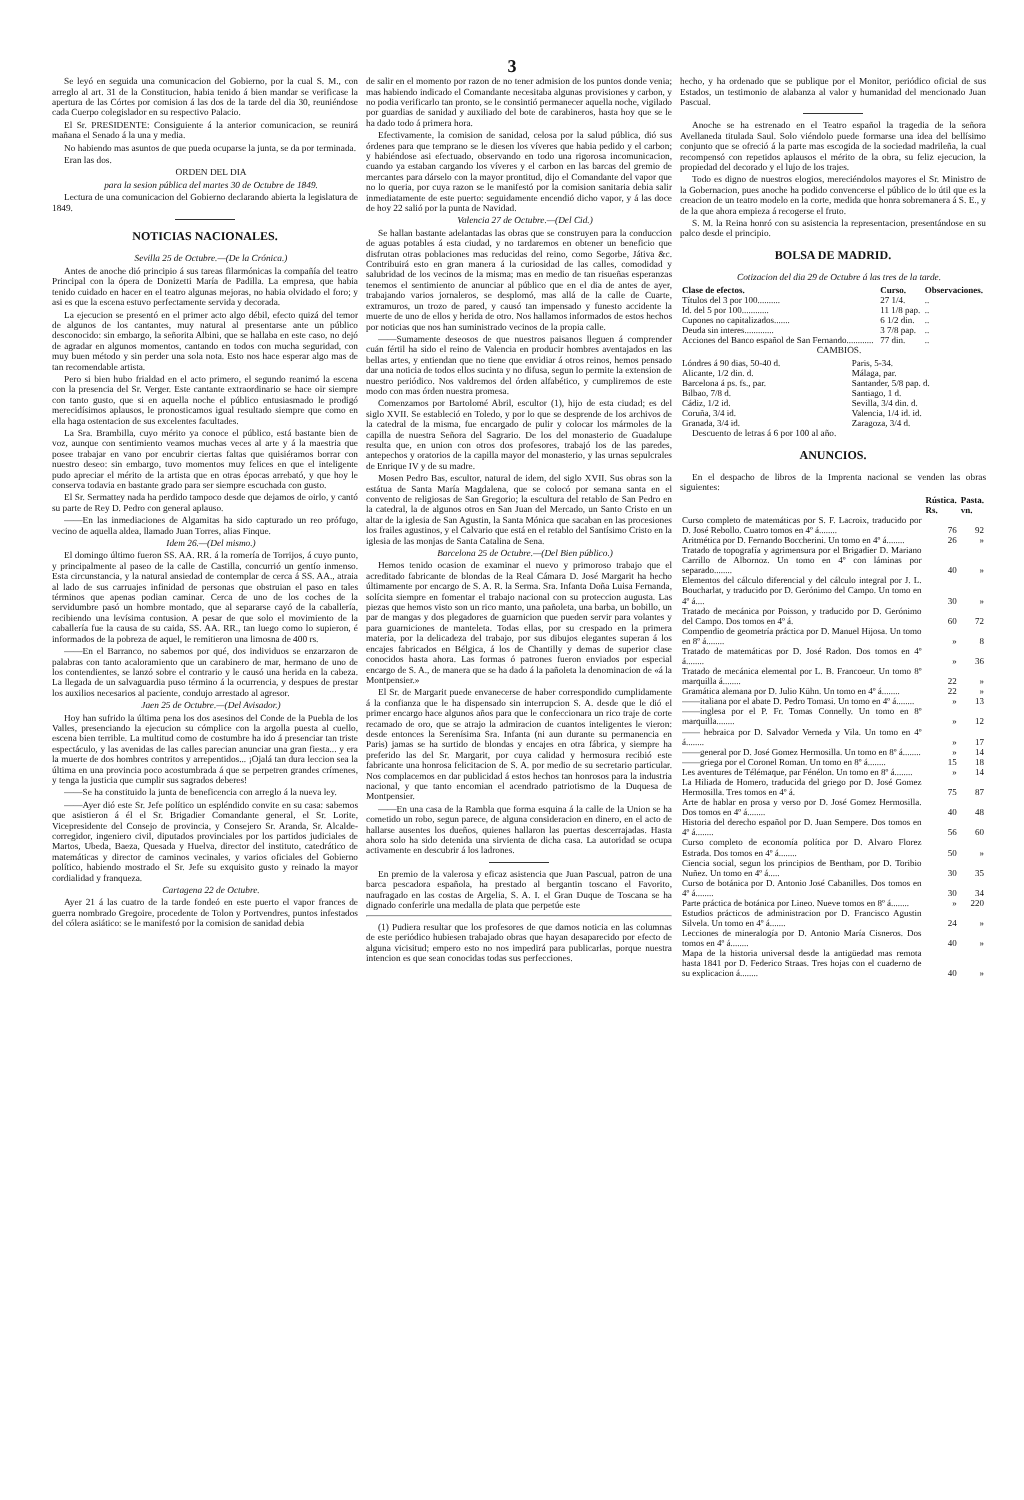3
Se leyó en seguida una comunicacion del Gobierno, por la cual S. M., con arreglo al art. 31 de la Constitucion, habia tenido á bien mandar se verificase la apertura de las Córtes por comision á las dos de la tarde del dia 30, reuniéndose cada Cuerpo colegislador en su respectivo Palacio.
El Sr. PRESIDENTE: Consiguiente á la anterior comunicacion, se reunirá mañana el Senado á la una y media.
No habiendo mas asuntos de que pueda ocuparse la junta, se da por terminada.
Eran las dos.
ORDEN DEL DIA
para la sesion pública del martes 30 de Octubre de 1849.
Lectura de una comunicacion del Gobierno declarando abierta la legislatura de 1849.
NOTICIAS NACIONALES.
Sevilla 25 de Octubre.—(De la Crónica.)
Antes de anoche dió principio á sus tareas filarmónicas la compañía del teatro Principal con la ópera de Donizetti María de Padilla. La empresa, que habia tenido cuidado en hacer en el teatro algunas mejoras, no habia olvidado el foro; y asi es que la escena estuvo perfectamente servida y decorada.
La ejecucion se presentó en el primer acto algo débil, efecto quizá del temor de algunos de los cantantes, muy natural al presentarse ante un público desconocido: sin embargo, la señorita Albini, que se hallaba en este caso, no dejó de agradar en algunos momentos, cantando en todos con mucha seguridad, con muy buen método y sin perder una sola nota. Esto nos hace esperar algo mas de tan recomendable artista.
Pero si bien hubo frialdad en el acto primero, el segundo reanimó la escena con la presencia del Sr. Verger. Este cantante extraordinario se hace oir siempre con tanto gusto, que si en aquella noche el público entusiasmado le prodigó merecidísimos aplausos, le pronosticamos igual resultado siempre que como en ella haga ostentacion de sus excelentes facultades.
La Sra. Brambilla, cuyo mérito ya conoce el público, está bastante bien de voz, aunque con sentimiento veamos muchas veces al arte y á la maestria que posee trabajar en vano por encubrir ciertas faltas que quisiéramos borrar con nuestro deseo: sin embargo, tuvo momentos muy felices en que el inteligente pudo apreciar el mérito de la artista que en otras épocas arrebató, y que hoy le conserva todavia en bastante grado para ser siempre escuchada con gusto.
El Sr. Sermattey nada ha perdido tampoco desde que dejamos de oirlo, y cantó su parte de Rey D. Pedro con general aplauso.
——En las inmediaciones de Algamitas ha sido capturado un reo prófugo, vecino de aquella aldea, llamado Juan Torres, alias Finque.
Idem 26.—(Del mismo.)
El domingo último fueron SS. AA. RR. á la romería de Torrijos, á cuyo punto, y principalmente al paseo de la calle de Castilla, concurrió un gentío inmenso. Esta circunstancia, y la natural ansiedad de contemplar de cerca á SS. AA., atraia al lado de sus carruajes infinidad de personas que obstruian el paso en tales términos que apenas podian caminar. Cerca de uno de los coches de la servidumbre pasó un hombre montado, que al separarse cayó de la caballería, recibiendo una levísima contusion. A pesar de que solo el movimiento de la caballería fue la causa de su caida, SS. AA. RR., tan luego como lo supieron, é informados de la pobreza de aquel, le remitieron una limosna de 400 rs.
——En el Barranco, no sabemos por qué, dos individuos se enzarzaron de palabras con tanto acaloramiento que un carabinero de mar, hermano de uno de los contendientes, se lanzó sobre el contrario y le causó una herida en la cabeza. La llegada de un salvaguardia puso término á la ocurrencia, y despues de prestar los auxilios necesarios al paciente, condujo arrestado al agresor.
Jaen 25 de Octubre.—(Del Avisador.)
Hoy han sufrido la última pena los dos asesinos del Conde de la Puebla de los Valles, presenciando la ejecucion su cómplice con la argolla puesta al cuello, escena bien terrible. La multitud como de costumbre ha ido á presenciar tan triste espectáculo, y las avenidas de las calles parecian anunciar una gran fiesta... y era la muerte de dos hombres contritos y arrepentidos... ¡Ojalá tan dura leccion sea la última en una provincia poco acostumbrada á que se perpetren grandes crímenes, y tenga la justicia que cumplir sus sagrados deberes!
——Se ha constituido la junta de beneficencia con arreglo á la nueva ley.
——Ayer dió este Sr. Jefe político un espléndido convite en su casa: sabemos que asistieron á él el Sr. Brigadier Comandante general, el Sr. Lorite, Vicepresidente del Consejo de provincia, y Consejero Sr. Aranda, Sr. Alcalde-corregidor, ingeniero civil, diputados provinciales por los partidos judiciales de Martos, Ubeda, Baeza, Quesada y Huelva, director del instituto, catedrático de matemáticas y director de caminos vecinales, y varios oficiales del Gobierno político, habiendo mostrado el Sr. Jefe su exquisito gusto y reinado la mayor cordialidad y franqueza.
Cartagena 22 de Octubre.
Ayer 21 á las cuatro de la tarde fondeó en este puerto el vapor frances de guerra nombrado Gregoire, procedente de Tolon y Portvendres, puntos infestados del cólera asiático: se le manifestó por la comision de sanidad debia
de salir en el momento por razon de no tener admision de los puntos donde venia; mas habiendo indicado el Comandante necesitaba algunas provisiones y carbon, y no podia verificarlo tan pronto, se le consintió permanecer aquella noche, vigilado por guardias de sanidad y auxiliado del bote de carabineros, hasta hoy que se le ha dado todo á primera hora.
Efectivamente, la comision de sanidad, celosa por la salud pública, dió sus órdenes para que temprano se le diesen los víveres que habia pedido y el carbon; y habiéndose asi efectuado, observando en todo una rigorosa incomunicacion, cuando ya estaban cargando los víveres y el carbon en las barcas del gremio de mercantes para dárselo con la mayor prontitud, dijo el Comandante del vapor que no lo queria, por cuya razon se le manifestó por la comision sanitaria debia salir inmediatamente de este puerto: seguidamente encendió dicho vapor, y á las doce de hoy 22 salió por la punta de Navidad.
Valencia 27 de Octubre.—(Del Cid.)
Se hallan bastante adelantadas las obras que se construyen para la conduccion de aguas potables á esta ciudad, y no tardaremos en obtener un beneficio que disfrutan otras poblaciones mas reducidas del reino, como Segorbe, Játiva &c. Contribuirá esto en gran manera á la curiosidad de las calles, comodidad y salubridad de los vecinos de la misma; mas en medio de tan risueñas esperanzas tenemos el sentimiento de anunciar al público que en el dia de antes de ayer, trabajando varios jornaleros, se desplomó, mas allá de la calle de Cuarte, extramuros, un trozo de pared, y causó tan impensado y funesto accidente la muerte de uno de ellos y herida de otro. Nos hallamos informados de estos hechos por noticias que nos han suministrado vecinos de la propia calle.
——Sumamente deseosos de que nuestros paisanos lleguen á comprender cuán fértil ha sido el reino de Valencia en producir hombres aventajados en las bellas artes, y entiendan que no tiene que envidiar á otros reinos, hemos pensado dar una noticia de todos ellos sucinta y no difusa, segun lo permite la extension de nuestro periódico. Nos valdremos del órden alfabético, y cumpliremos de este modo con mas órden nuestra promesa.
Comenzamos por Bartolomé Abril, escultor (1), hijo de esta ciudad; es del siglo XVII. Se estableció en Toledo, y por lo que se desprende de los archivos de la catedral de la misma, fue encargado de pulir y colocar los mármoles de la capilla de nuestra Señora del Sagrario. De los del monasterio de Guadalupe resulta que, en union con otros dos profesores, trabajó los de las paredes, antepechos y oratorios de la capilla mayor del monasterio, y las urnas sepulcrales de Enrique IV y de su madre.
Mosen Pedro Bas, escultor, natural de idem, del siglo XVII. Sus obras son la estátua de Santa María Magdalena, que se colocó por semana santa en el convento de religiosas de San Gregorio; la escultura del retablo de San Pedro en la catedral, la de algunos otros en San Juan del Mercado, un Santo Cristo en un altar de la iglesia de San Agustin, la Santa Mónica que sacaban en las procesiones los frailes agustinos, y el Calvario que está en el retablo del Santísimo Cristo en la iglesia de las monjas de Santa Catalina de Sena.
Barcelona 25 de Octubre.—(Del Bien público.)
Hemos tenido ocasion de examinar el nuevo y primoroso trabajo que el acreditado fabricante de blondas de la Real Cámara D. José Margarit ha hecho últimamente por encargo de S. A. R. la Serma. Sra. Infanta Doña Luisa Fernanda, solícita siempre en fomentar el trabajo nacional con su proteccion augusta. Las piezas que hemos visto son un rico manto, una pañoleta, una barba, un bobillo, un par de mangas y dos plegadores de guarnicion que pueden servir para volantes y para guarniciones de manteleta. Todas ellas, por su crespado en la primera materia, por la delicadeza del trabajo, por sus dibujos elegantes superan á los encajes fabricados en Bélgica, á los de Chantilly y demas de superior clase conocidos hasta ahora. Las formas ó patrones fueron enviados por especial encargo de S. A., de manera que se ha dado á la pañoleta la denominacion de «á la Montpensier.»
El Sr. de Margarit puede envanecerse de haber correspondido cumplidamente á la confianza que le ha dispensado sin interrupcion S. A. desde que le dió el primer encargo hace algunos años para que le confeccionara un rico traje de corte recamado de oro, que se atrajo la admiracion de cuantos inteligentes le vieron: desde entonces la Serenísima Sra. Infanta (ni aun durante su permanencia en Paris) jamas se ha surtido de blondas y encajes en otra fábrica, y siempre ha preferido las del Sr. Margarit, por cuya calidad y hermosura recibió este fabricante una honrosa felicitacion de S. A. por medio de su secretario particular. Nos complacemos en dar publicidad á estos hechos tan honrosos para la industria nacional, y que tanto encomian el acendrado patriotismo de la Duquesa de Montpensier.
——En una casa de la Rambla que forma esquina á la calle de la Union se ha cometido un robo, segun parece, de alguna consideracion en dinero, en el acto de hallarse ausentes los dueños, quienes hallaron las puertas descerrajadas. Hasta ahora solo ha sido detenida una sirvienta de dicha casa. La autoridad se ocupa activamente en descubrir á los ladrones.
En premio de la valerosa y eficaz asistencia que Juan Pascual, patron de una barca pescadora española, ha prestado al bergantin toscano el Favorito, naufragado en las costas de Argelia, S. A. I. el Gran Duque de Toscana se ha dignado conferirle una medalla de plata que perpetúe este
(1) Pudiera resultar que los profesores de que damos noticia en las columnas de este periódico hubiesen trabajado obras que hayan desaparecido por efecto de alguna vicisitud; empero esto no nos impedirá para publicarlas, porque nuestra intencion es que sean conocidas todas sus perfecciones.
hecho, y ha ordenado que se publique por el Monitor, periódico oficial de sus Estados, un testimonio de alabanza al valor y humanidad del mencionado Juan Pascual.
Anoche se ha estrenado en el Teatro español la tragedia de la señora Avellaneda titulada Saul. Solo viéndolo puede formarse una idea del bellísimo conjunto que se ofreció á la parte mas escogida de la sociedad madrileña, la cual recompensó con repetidos aplausos el mérito de la obra, su feliz ejecucion, la propiedad del decorado y el lujo de los trajes.
Todo es digno de nuestros elogios, mereciéndolos mayores el Sr. Ministro de la Gobernacion, pues anoche ha podido convencerse el público de lo útil que es la creacion de un teatro modelo en la corte, medida que honra sobremanera á S. E., y de la que ahora empieza á recogerse el fruto.
S. M. la Reina honró con su asistencia la representacion, presentándose en su palco desde el principio.
BOLSA DE MADRID.
Cotizacion del dia 29 de Octubre á las tres de la tarde.
| Clase de efectos. | Curso. | Observaciones. |
| --- | --- | --- |
| Títulos del 3 por 100.......... | 27 1/4. | .. |
| Id. del 5 por 100............ | 11 1/8 pap. | .. |
| Cupones no capitalizados....... | 6 1/2 din. | .. |
| Deuda sin interes............. | 3 7/8 pap. | .. |
| Acciones del Banco español de San Fernando............ | 77 din. | .. |
CAMBIOS.
| Lóndres á 90 dias, 50-40 d. | Paris, 5-34. |
| Alicante, 1/2 din. d. | Málaga, par. |
| Barcelona á ps. fs., par. | Santander, 5/8 pap. d. |
| Bilbao, 7/8 d. | Santiago, 1 d. |
| Cádiz, 1/2 id. | Sevilla, 3/4 din. d. |
| Coruña, 3/4 id. | Valencia, 1/4 id. id. |
| Granada, 3/4 id. | Zaragoza, 3/4 d. |
Descuento de letras á 6 por 100 al año.
ANUNCIOS.
En el despacho de libros de la Imprenta nacional se venden las obras siguientes:
| | Rústica. | Pasta. |
| --- | --- | --- |
| | Rs. | vn. |
| Curso completo de matemáticas por S. F. Lacroix, traducido por D. José Rebollo. Cuatro tomos en 4º á........ | 76 | 92 |
| Aritmética por D. Fernando Boccherini. Un tomo en 4º á........ | 26 | » |
| Tratado de topografía y agrimensura por el Brigadier D. Mariano Carrillo de Albornoz. Un tomo en 4º con láminas por separado........ | 40 | » |
| Elementos del cálculo diferencial y del cálculo integral por J. L. Boucharlat, y traducido por D. Gerónimo del Campo. Un tomo en 4º á.... | 30 | » |
| Tratado de mecánica por Poisson, y traducido por D. Gerónimo del Campo. Dos tomos en 4º á. | 60 | 72 |
| Compendio de geometría práctica por D. Manuel Hijosa. Un tomo en 8º á........ | » | 8 |
| Tratado de matemáticas por D. José Radon. Dos tomos en 4º á........ | » | 36 |
| Tratado de mecánica elemental por L. B. Francoeur. Un tomo 8º marquilla á........ | 22 | » |
| Gramática alemana por D. Julio Kühn. Un tomo en 4º á........ | 22 | » |
| ——italiana por el abate D. Pedro Tomasi. Un tomo en 4º á........ | » | 13 |
| ——inglesa por el P. Fr. Tomas Connelly. Un tomo en 8º marquilla........ | » | 12 |
| —— hebraica por D. Salvador Verneda y Vila. Un tomo en 4º á........ | » | 17 |
| ——general por D. José Gomez Hermosilla. Un tomo en 8º á........ | » | 14 |
| ——griega por el Coronel Roman. Un tomo en 8º á........ | 15 | 18 |
| Les aventures de Télémaque, par Fénélon. Un tomo en 8º á........ | » | 14 |
| La Hiliada de Homero, traducida del griego por D. José Gomez Hermosilla. Tres tomos en 4º á. | 75 | 87 |
| Arte de hablar en prosa y verso por D. José Gomez Hermosilla. Dos tomos en 4º á........ | 40 | 48 |
| Historia del derecho español por D. Juan Sempere. Dos tomos en 4º á........ | 56 | 60 |
| Curso completo de economía política por D. Alvaro Florez Estrada. Dos tomos en 4º á........ | 50 | » |
| Ciencia social, segun los principios de Bentham, por D. Toribio Nuñez. Un tomo en 4º á..... | 30 | 35 |
| Curso de botánica por D. Antonio José Cabanilles. Dos tomos en 4º á........ | 30 | 34 |
| Parte práctica de botánica por Lineo. Nueve tomos en 8º á........ | » | 220 |
| Estudios prácticos de administracion por D. Francisco Agustin Silvela. Un tomo en 4º á....... | 24 | » |
| Lecciones de mineralogía por D. Antonio María Cisneros. Dos tomos en 4º á........ | 40 | » |
| Mapa de la historia universal desde la antigüedad mas remota hasta 1841 por D. Federico Straas. Tres hojas con el cuaderno de su explicacion á........ | 40 | » |